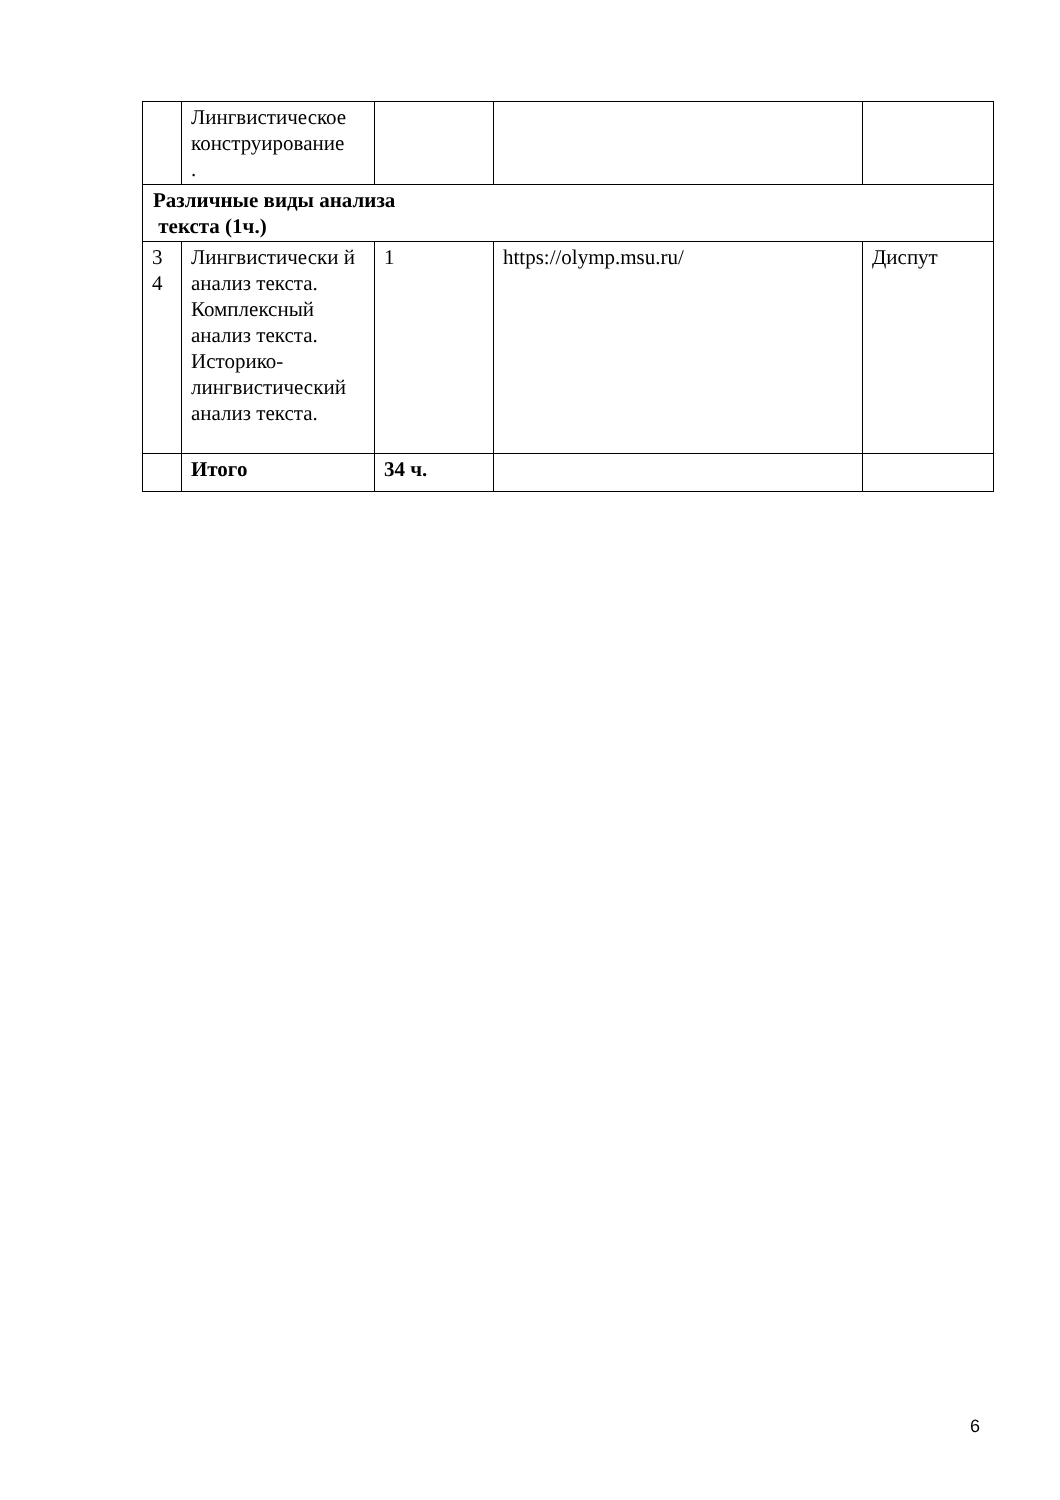| | Лингвистическое конструирование . | | | |
| Различные виды анализа текста (1ч.) | | | | |
| 3 4 | Лингвистически й анализ текста. Комплексный анализ текста. Историко-лингвистический анализ текста. | 1 | https://olymp.msu.ru/ | Диспут |
| | Итого | 34 ч. | | |
6